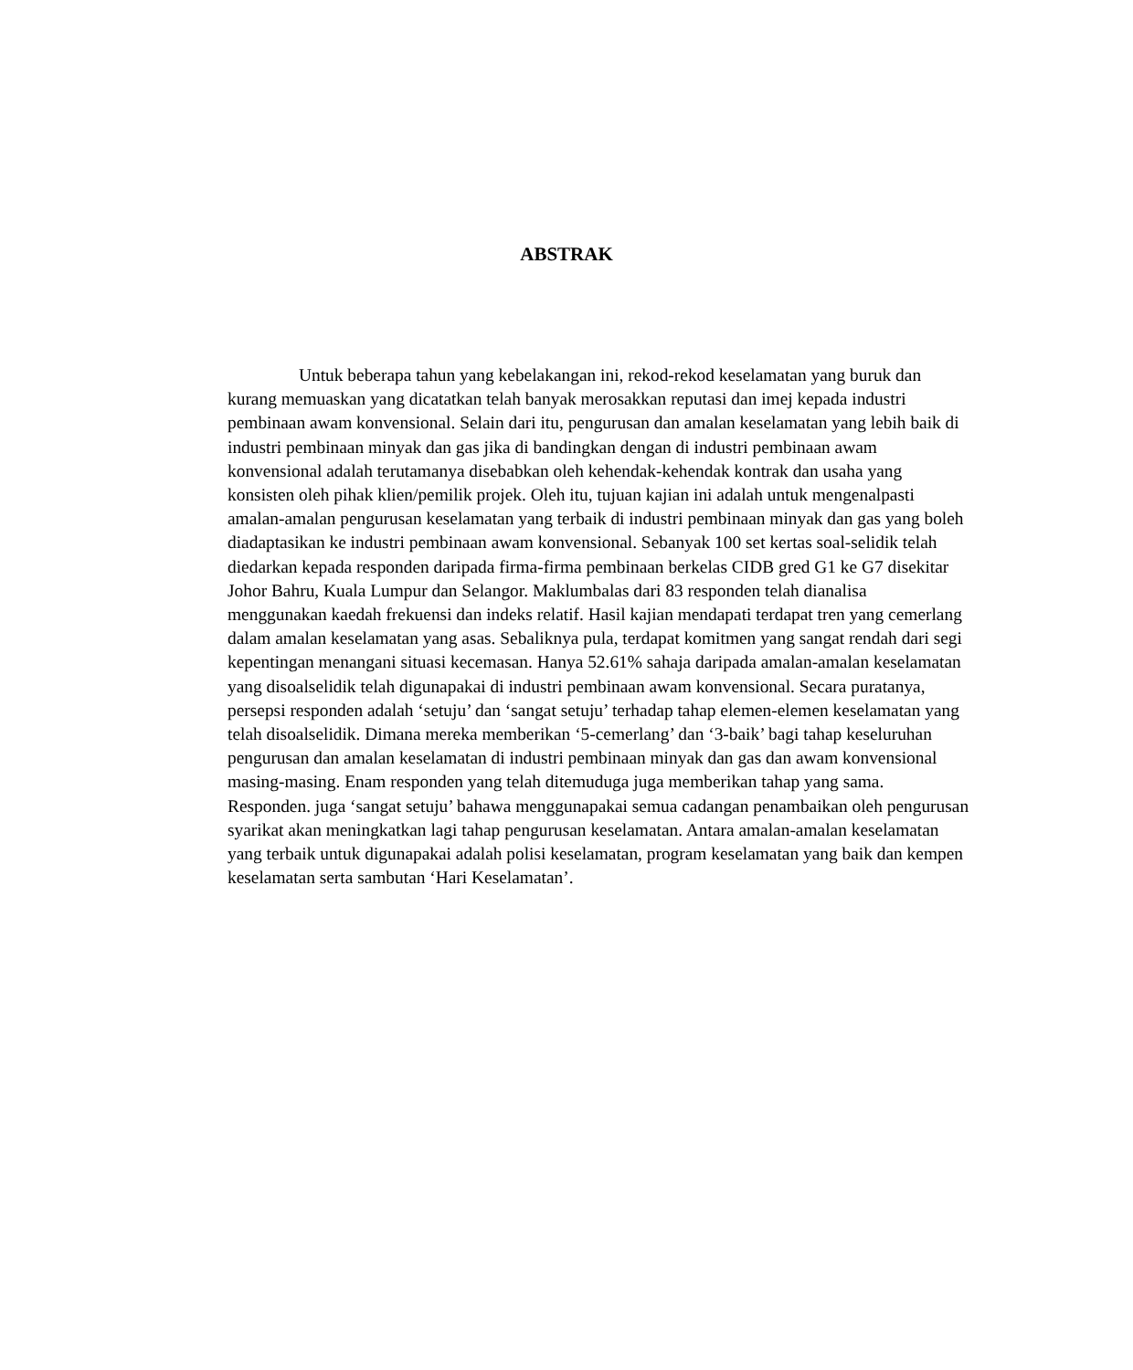ABSTRAK
Untuk beberapa tahun yang kebelakangan ini, rekod-rekod keselamatan yang buruk dan kurang memuaskan yang dicatatkan telah banyak merosakkan reputasi dan imej kepada industri pembinaan awam konvensional. Selain dari itu, pengurusan dan amalan keselamatan yang lebih baik di industri pembinaan minyak dan gas jika di bandingkan dengan di industri pembinaan awam konvensional adalah terutamanya disebabkan oleh kehendak-kehendak kontrak dan usaha yang konsisten oleh pihak klien/pemilik projek. Oleh itu, tujuan kajian ini adalah untuk mengenalpasti amalan-amalan pengurusan keselamatan yang terbaik di industri pembinaan minyak dan gas yang boleh diadaptasikan ke industri pembinaan awam konvensional. Sebanyak 100 set kertas soal-selidik telah diedarkan kepada responden daripada firma-firma pembinaan berkelas CIDB gred G1 ke G7 disekitar Johor Bahru, Kuala Lumpur dan Selangor. Maklumbalas dari 83 responden telah dianalisa menggunakan kaedah frekuensi dan indeks relatif. Hasil kajian mendapati terdapat tren yang cemerlang dalam amalan keselamatan yang asas. Sebaliknya pula, terdapat komitmen yang sangat rendah dari segi kepentingan menangani situasi kecemasan. Hanya 52.61% sahaja daripada amalan-amalan keselamatan yang disoalselidik telah digunapakai di industri pembinaan awam konvensional. Secara puratanya, persepsi responden adalah ‘setuju’ dan ‘sangat setuju’ terhadap tahap elemen-elemen keselamatan yang telah disoalselidik. Dimana mereka memberikan ‘5-cemerlang’ dan ‘3-baik’ bagi tahap keseluruhan pengurusan dan amalan keselamatan di industri pembinaan minyak dan gas dan awam konvensional masing-masing. Enam responden yang telah ditemuduga juga memberikan tahap yang sama. Responden. juga ‘sangat setuju’ bahawa menggunapakai semua cadangan penambaikan oleh pengurusan syarikat akan meningkatkan lagi tahap pengurusan keselamatan. Antara amalan-amalan keselamatan yang terbaik untuk digunapakai adalah polisi keselamatan, program keselamatan yang baik dan kempen keselamatan serta sambutan ‘Hari Keselamatan’.